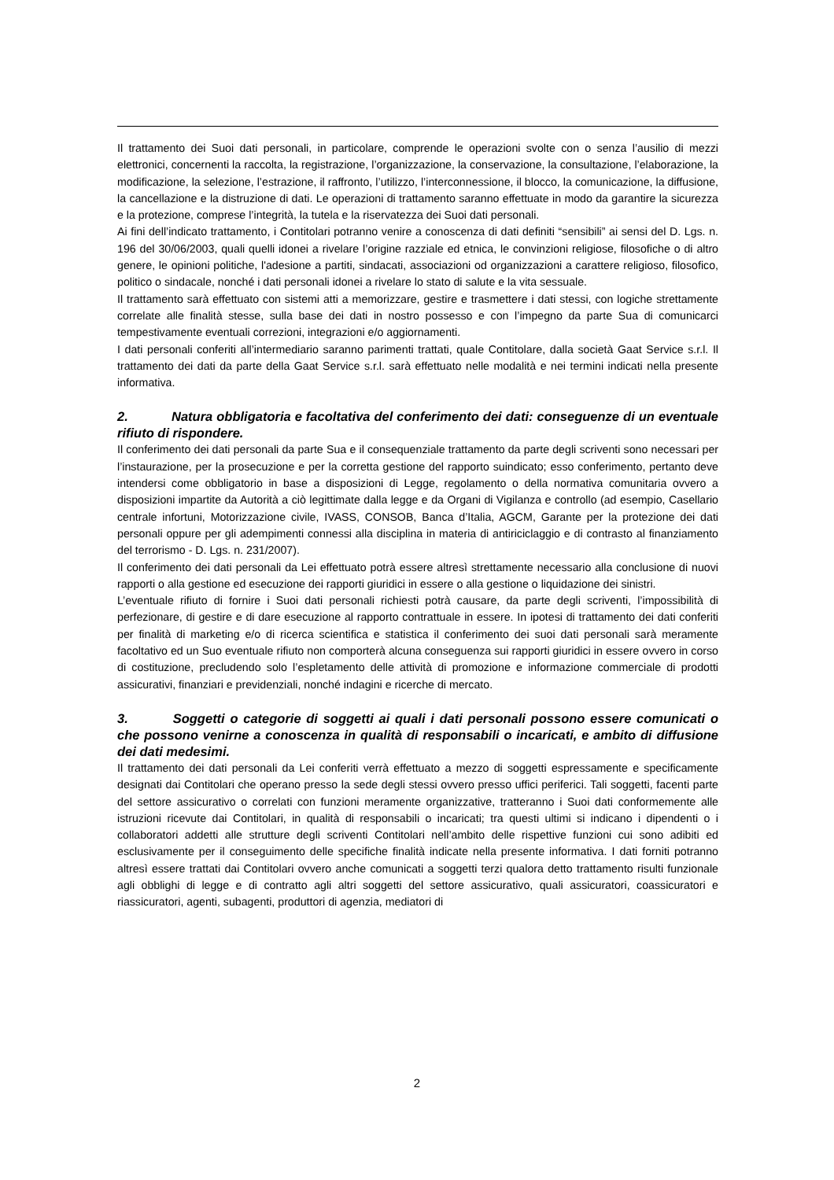Il trattamento dei Suoi dati personali, in particolare, comprende le operazioni svolte con o senza l’ausilio di mezzi elettronici, concernenti la raccolta, la registrazione, l’organizzazione, la conservazione, la consultazione, l’elaborazione, la modificazione, la selezione, l’estrazione, il raffronto, l’utilizzo, l’interconnessione, il blocco, la comunicazione, la diffusione, la cancellazione e la distruzione di dati. Le operazioni di trattamento saranno effettuate in modo da garantire la sicurezza e la protezione, comprese l’integrità, la tutela e la riservatezza dei Suoi dati personali.
Ai fini dell’indicato trattamento, i Contitolari potranno venire a conoscenza di dati definiti “sensibili” ai sensi del D. Lgs. n. 196 del 30/06/2003, quali quelli idonei a rivelare l’origine razziale ed etnica, le convinzioni religiose, filosofiche o di altro genere, le opinioni politiche, l'adesione a partiti, sindacati, associazioni od organizzazioni a carattere religioso, filosofico, politico o sindacale, nonché i dati personali idonei a rivelare lo stato di salute e la vita sessuale.
Il trattamento sarà effettuato con sistemi atti a memorizzare, gestire e trasmettere i dati stessi, con logiche strettamente correlate alle finalità stesse, sulla base dei dati in nostro possesso e con l’impegno da parte Sua di comunicarci tempestivamente eventuali correzioni, integrazioni e/o aggiornamenti.
I dati personali conferiti all’intermediario saranno parimenti trattati, quale Contitolare, dalla società Gaat Service s.r.l. Il trattamento dei dati da parte della Gaat Service s.r.l. sarà effettuato nelle modalità e nei termini indicati nella presente informativa.
2. Natura obbligatoria e facoltativa del conferimento dei dati: conseguenze di un eventuale rifiuto di rispondere.
Il conferimento dei dati personali da parte Sua e il consequenziale trattamento da parte degli scriventi sono necessari per l’instaurazione, per la prosecuzione e per la corretta gestione del rapporto suindicato; esso conferimento, pertanto deve intendersi come obbligatorio in base a disposizioni di Legge, regolamento o della normativa comunitaria ovvero a disposizioni impartite da Autorità a ciò legittimate dalla legge e da Organi di Vigilanza e controllo (ad esempio, Casellario centrale infortuni, Motorizzazione civile, IVASS, CONSOB, Banca d’Italia, AGCM, Garante per la protezione dei dati personali oppure per gli adempimenti connessi alla disciplina in materia di antiriciclaggio e di contrasto al finanziamento del terrorismo - D. Lgs. n. 231/2007).
Il conferimento dei dati personali da Lei effettuato potrà essere altresì strettamente necessario alla conclusione di nuovi rapporti o alla gestione ed esecuzione dei rapporti giuridici in essere o alla gestione o liquidazione dei sinistri.
L’eventuale rifiuto di fornire i Suoi dati personali richiesti potrà causare, da parte degli scriventi, l’impossibilità di perfezionare, di gestire e di dare esecuzione al rapporto contrattuale in essere. In ipotesi di trattamento dei dati conferiti per finalità di marketing e/o di ricerca scientifica e statistica il conferimento dei suoi dati personali sarà meramente facoltativo ed un Suo eventuale rifiuto non comporterà alcuna conseguenza sui rapporti giuridici in essere ovvero in corso di costituzione, precludendo solo l’espletamento delle attività di promozione e informazione commerciale di prodotti assicurativi, finanziari e previdenziali, nonché indagini e ricerche di mercato.
3. Soggetti o categorie di soggetti ai quali i dati personali possono essere comunicati o che possono venirne a conoscenza in qualità di responsabili o incaricati, e ambito di diffusione dei dati medesimi.
Il trattamento dei dati personali da Lei conferiti verrà effettuato a mezzo di soggetti espressamente e specificamente designati dai Contitolari che operano presso la sede degli stessi ovvero presso uffici periferici. Tali soggetti, facenti parte del settore assicurativo o correlati con funzioni meramente organizzative, tratteranno i Suoi dati conformemente alle istruzioni ricevute dai Contitolari, in qualità di responsabili o incaricati; tra questi ultimi si indicano i dipendenti o i collaboratori addetti alle strutture degli scriventi Contitolari nell’ambito delle rispettive funzioni cui sono adibiti ed esclusivamente per il conseguimento delle specifiche finalità indicate nella presente informativa. I dati forniti potranno altresì essere trattati dai Contitolari ovvero anche comunicati a soggetti terzi qualora detto trattamento risulti funzionale agli obblighi di legge e di contratto agli altri soggetti del settore assicurativo, quali assicuratori, coassicuratori e riassicuratori, agenti, subagenti, produttori di agenzia, mediatori di
2